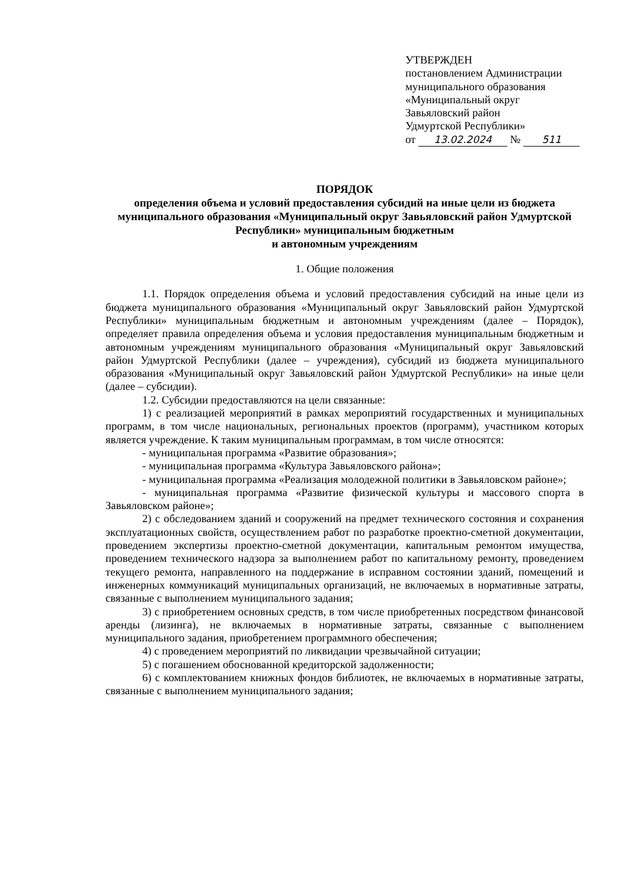УТВЕРЖДЕН
постановлением Администрации
муниципального образования
«Муниципальный округ
Завьяловский район
Удмуртской Республики»
от 13.02.2024 № 511
ПОРЯДОК
определения объема и условий предоставления субсидий на иные цели из бюджета муниципального образования «Муниципальный округ Завьяловский район Удмуртской Республики» муниципальным бюджетным
и автономным учреждениям
1. Общие положения
1.1. Порядок определения объема и условий предоставления субсидий на иные цели из бюджета муниципального образования «Муниципальный округ Завьяловский район Удмуртской Республики» муниципальным бюджетным и автономным учреждениям (далее – Порядок), определяет правила определения объема и условия предоставления муниципальным бюджетным и автономным учреждениям муниципального образования «Муниципальный округ Завьяловский район Удмуртской Республики (далее – учреждения), субсидий из бюджета муниципального образования «Муниципальный округ Завьяловский район Удмуртской Республики» на иные цели (далее – субсидии).
1.2. Субсидии предоставляются на цели связанные:
1) с реализацией мероприятий в рамках мероприятий государственных и муниципальных программ, в том числе национальных, региональных проектов (программ), участником которых является учреждение. К таким муниципальным программам, в том числе относятся:
- муниципальная программа «Развитие образования»;
- муниципальная программа «Культура Завьяловского района»;
- муниципальная программа «Реализация молодежной политики в Завьяловском районе»;
- муниципальная программа «Развитие физической культуры и массового спорта в Завьяловском районе»;
2) с обследованием зданий и сооружений на предмет технического состояния и сохранения эксплуатационных свойств, осуществлением работ по разработке проектно-сметной документации, проведением экспертизы проектно-сметной документации, капитальным ремонтом имущества, проведением технического надзора за выполнением работ по капитальному ремонту, проведением текущего ремонта, направленного на поддержание в исправном состоянии зданий, помещений и инженерных коммуникаций муниципальных организаций, не включаемых в нормативные затраты, связанные с выполнением муниципального задания;
3) с приобретением основных средств, в том числе приобретенных посредством финансовой аренды (лизинга), не включаемых в нормативные затраты, связанные с выполнением муниципального задания, приобретением программного обеспечения;
4) с проведением мероприятий по ликвидации чрезвычайной ситуации;
5) с погашением обоснованной кредиторской задолженности;
6) с комплектованием книжных фондов библиотек, не включаемых в нормативные затраты, связанные с выполнением муниципального задания;